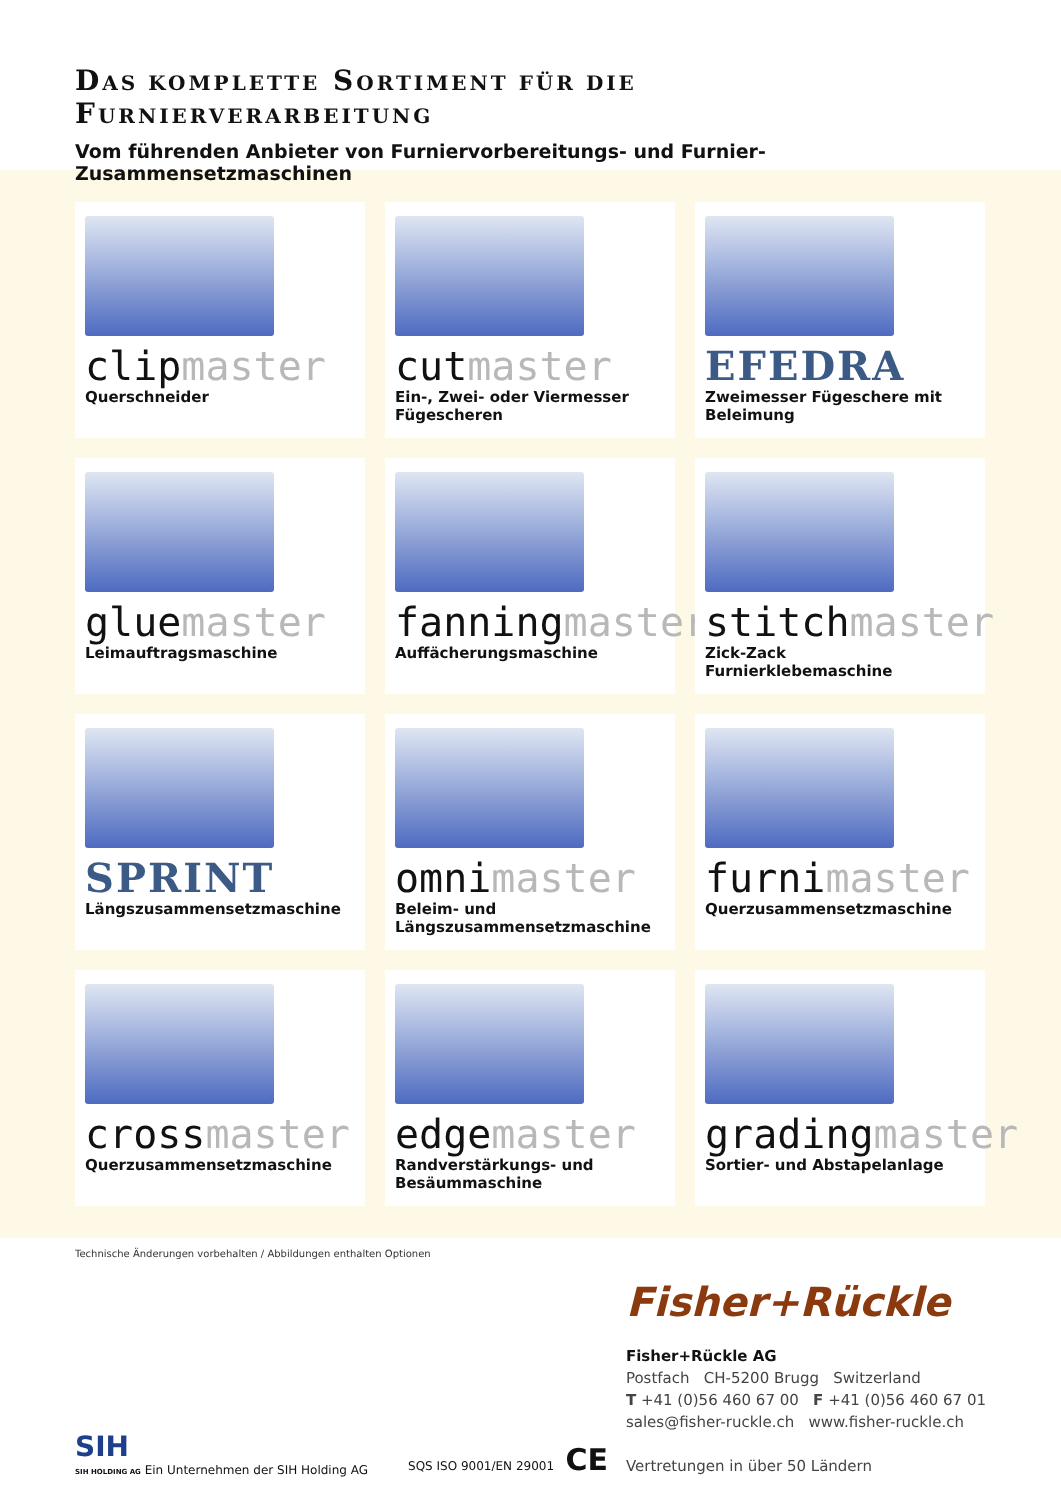DAS KOMPLETTE SORTIMENT FÜR DIE FURNIERVERARBEITUNG
Vom führenden Anbieter von Furniervorbereitungs- und Furnier-Zusammensetzmaschinen
clipmaster
Querschneider
cutmaster
Ein-, Zwei- oder Viermesser Fügescheren
EFEDRA
Zweimesser Fügeschere mit Beleimung
gluemaster
Leimauftragsmaschine
fanningmaster
Auffächerungsmaschine
stitchmaster
Zick-Zack Furnierklebemaschine
SPRINT
Längszusammensetzmaschine
omnimaster
Beleim- und Längszusammensetzmaschine
furnimaster
Querzusammensetzmaschine
crossmaster
Querzusammensetzmaschine
edgemaster
Randverstärkungs- und Besäummaschine
gradingmaster
Sortier- und Abstapelanlage
Technische Änderungen vorbehalten / Abbildungen enthalten Optionen
SIH
SIH HOLDING AG Ein Unternehmen der SIH Holding AG
SQS ISO 9001/EN 29001 CE
Fisher+Rückle
Fisher+Rückle AG
Postfach CH-5200 Brugg Switzerland
T +41 (0)56 460 67 00 F +41 (0)56 460 67 01
sales@fisher-ruckle.ch www.fisher-ruckle.ch
Vertretungen in über 50 Ländern